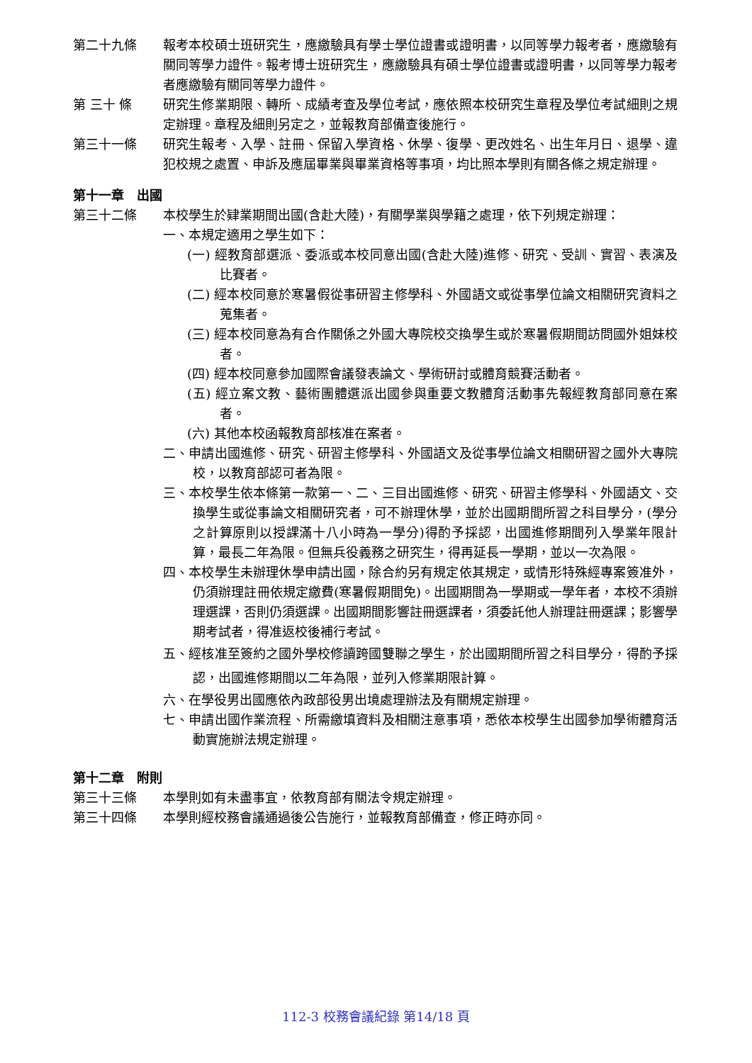第二十九條 報考本校碩士班研究生，應繳驗具有學士學位證書或證明書，以同等學力報考者，應繳驗有關同等學力證件。報考博士班研究生，應繳驗具有碩士學位證書或證明書，以同等學力報考者應繳驗有關同等學力證件。
第 三十 條 研究生修業期限、轉所、成績考查及學位考試，應依照本校研究生章程及學位考試細則之規定辦理。章程及細則另定之，並報教育部備查後施行。
第三十一條 研究生報考、入學、註冊、保留入學資格、休學、復學、更改姓名、出生年月日、退學、違犯校規之處置、申訴及應屆畢業與畢業資格等事項，均比照本學則有關各條之規定辦理。
第十一章　出國
第三十二條 本校學生於肄業期間出國(含赴大陸)，有關學業與學籍之處理，依下列規定辦理：
一、本規定適用之學生如下：
(一) 經教育部選派、委派或本校同意出國(含赴大陸)進修、研究、受訓、實習、表演及比賽者。
(二) 經本校同意於寒暑假從事研習主修學科、外國語文或從事學位論文相關研究資料之蒐集者。
(三) 經本校同意為有合作關係之外國大專院校交換學生或於寒暑假期間訪問國外姐妹校者。
(四) 經本校同意參加國際會議發表論文、學術研討或體育競賽活動者。
(五) 經立案文教、藝術團體選派出國參與重要文教體育活動事先報經教育部同意在案者。
(六) 其他本校函報教育部核准在案者。
二、申請出國進修、研究、研習主修學科、外國語文及從事學位論文相關研習之國外大專院校，以教育部認可者為限。
三、本校學生依本條第一款第一、二、三目出國進修、研究、研習主修學科、外國語文、交換學生或從事論文相關研究者，可不辦理休學，並於出國期間所習之科目學分，(學分之計算原則以授課滿十八小時為一學分)得酌予採認，出國進修期間列入學業年限計算，最長二年為限。但無兵役義務之研究生，得再延長一學期，並以一次為限。
四、本校學生未辦理休學申請出國，除合約另有規定依其規定，或情形特殊經專案簽准外，仍須辦理註冊依規定繳費(寒暑假期間免)。出國期間為一學期或一學年者，本校不須辦理選課，否則仍須選課。出國期間影響註冊選課者，須委託他人辦理註冊選課；影響學期考試者，得准返校後補行考試。
五、經核准至簽約之國外學校修讀跨國雙聯之學生，於出國期間所習之科目學分，得酌予採認，出國進修期間以二年為限，並列入修業期限計算。
六、在學役男出國應依內政部役男出境處理辦法及有關規定辦理。
七、申請出國作業流程、所需繳填資料及相關注意事項，悉依本校學生出國參加學術體育活動實施辦法規定辦理。
第十二章　附則
第三十三條 本學則如有未盡事宜，依教育部有關法令規定辦理。
第三十四條 本學則經校務會議通過後公告施行，並報教育部備查，修正時亦同。
112-3 校務會議紀錄 第14/18 頁